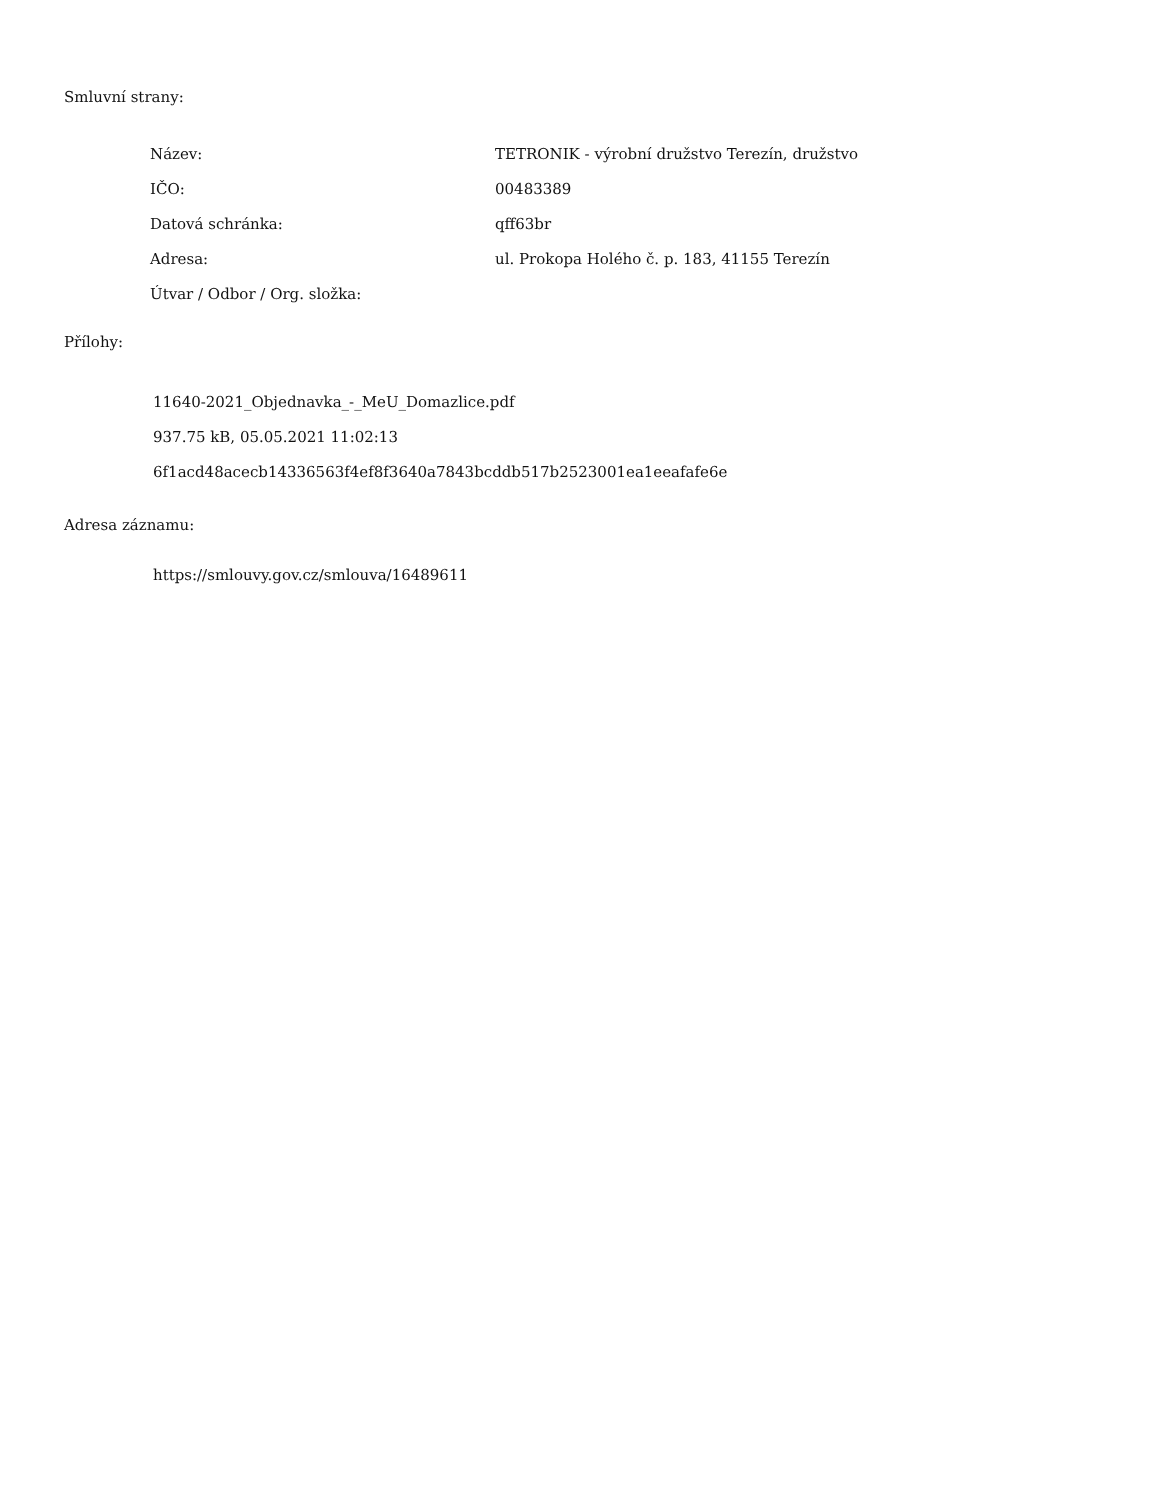Smluvní strany:
| Název: | TETRONIK - výrobní družstvo Terezín, družstvo |
| IČO: | 00483389 |
| Datová schránka: | qff63br |
| Adresa: | ul. Prokopa Holého č. p. 183, 41155 Terezín |
| Útvar / Odbor / Org. složka: | |
Přílohy:
11640-2021_Objednavka_-_MeU_Domazlice.pdf
937.75 kB, 05.05.2021 11:02:13
6f1acd48acecb14336563f4ef8f3640a7843bcddb517b2523001ea1eeafafe6e
Adresa záznamu:
https://smlouvy.gov.cz/smlouva/16489611